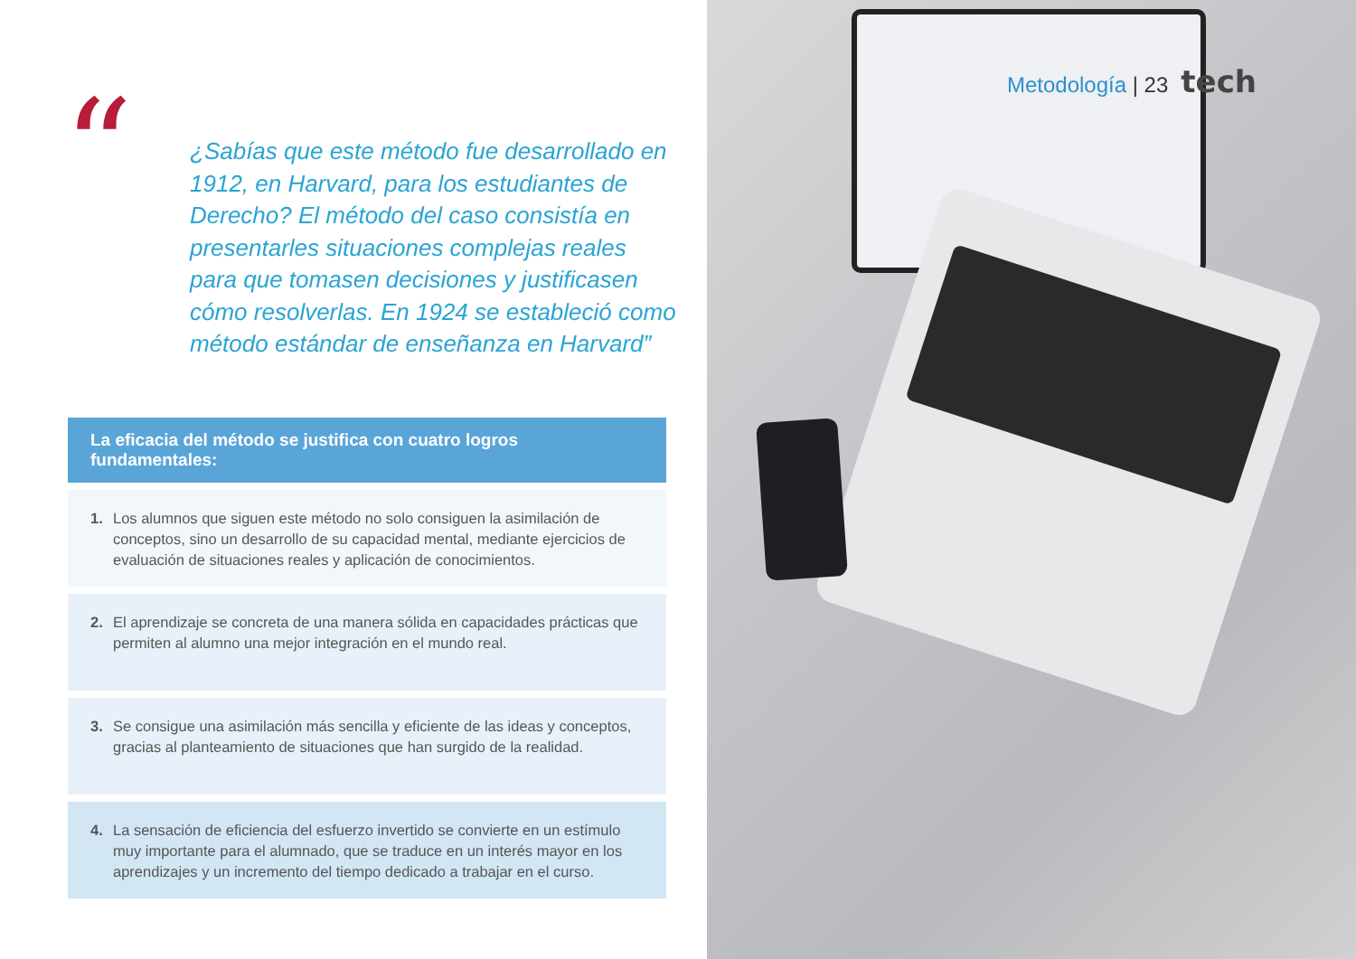“
¿Sabías que este método fue desarrollado en 1912, en Harvard, para los estudiantes de Derecho? El método del caso consistía en presentarles situaciones complejas reales para que tomasen decisiones y justificasen cómo resolverlas. En 1924 se estableció como método estándar de enseñanza en Harvard”
La eficacia del método se justifica con cuatro logros fundamentales:
1. Los alumnos que siguen este método no solo consiguen la asimilación de conceptos, sino un desarrollo de su capacidad mental, mediante ejercicios de evaluación de situaciones reales y aplicación de conocimientos.
2. El aprendizaje se concreta de una manera sólida en capacidades prácticas que permiten al alumno una mejor integración en el mundo real.
3. Se consigue una asimilación más sencilla y eficiente de las ideas y conceptos, gracias al planteamiento de situaciones que han surgido de la realidad.
4. La sensación de eficiencia del esfuerzo invertido se convierte en un estímulo muy importante para el alumnado, que se traduce en un interés mayor en los aprendizajes y un incremento del tiempo dedicado a trabajar en el curso.
Metodología | 23 tech